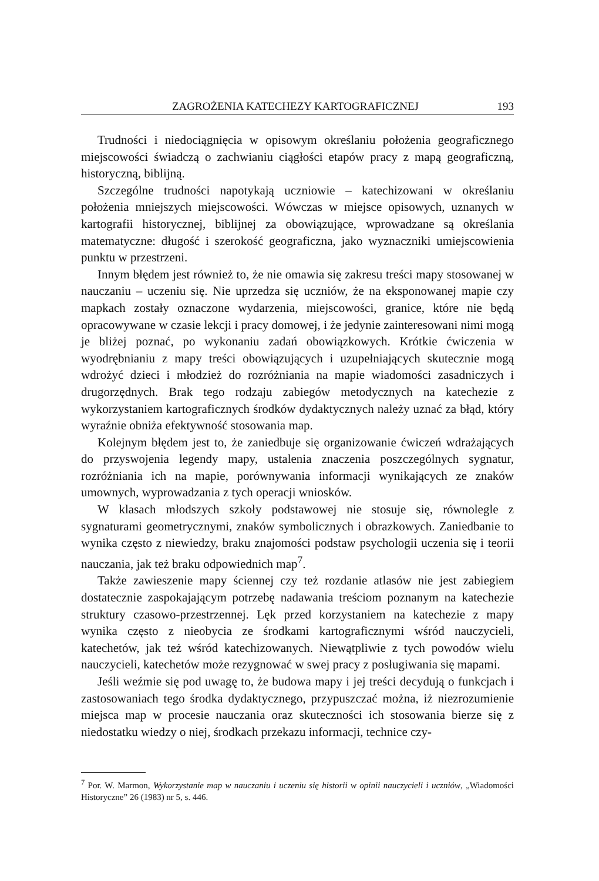ZAGROŻENIA KATECHEZY KARTOGRAFICZNEJ 193
Trudności i niedociągnięcia w opisowym określaniu położenia geograficznego miejscowości świadczą o zachwianiu ciągłości etapów pracy z mapą geograficzną, historyczną, biblijną.
Szczególne trudności napotykają uczniowie – katechizowani w określaniu położenia mniejszych miejscowości. Wówczas w miejsce opisowych, uznanych w kartografii historycznej, biblijnej za obowiązujące, wprowadzane są określania matematyczne: długość i szerokość geograficzna, jako wyznaczniki umiejscowienia punktu w przestrzeni.
Innym błędem jest również to, że nie omawia się zakresu treści mapy stosowanej w nauczaniu – uczeniu się. Nie uprzedza się uczniów, że na eksponowanej mapie czy mapkach zostały oznaczone wydarzenia, miejscowości, granice, które nie będą opracowywane w czasie lekcji i pracy domowej, i że jedynie zainteresowani nimi mogą je bliżej poznać, po wykonaniu zadań obowiązkowych. Krótkie ćwiczenia w wyodrębnianiu z mapy treści obowiązujących i uzupełniających skutecznie mogą wdrożyć dzieci i młodzież do rozróżniania na mapie wiadomości zasadniczych i drugorzędnych. Brak tego rodzaju zabiegów metodycznych na katechezie z wykorzystaniem kartograficznych środków dydaktycznych należy uznać za błąd, który wyraźnie obniża efektywność stosowania map.
Kolejnym błędem jest to, że zaniedbuje się organizowanie ćwiczeń wdrażających do przyswojenia legendy mapy, ustalenia znaczenia poszczególnych sygnatur, rozróżniania ich na mapie, porównywania informacji wynikających ze znaków umownych, wyprowadzania z tych operacji wniosków.
W klasach młodszych szkoły podstawowej nie stosuje się, równolegle z sygnaturami geometrycznymi, znaków symbolicznych i obrazkowych. Zaniedbanie to wynika często z niewiedzy, braku znajomości podstaw psychologii uczenia się i teorii nauczania, jak też braku odpowiednich map<sup>7</sup>.
Także zawieszenie mapy ściennej czy też rozdanie atlasów nie jest zabiegiem dostatecznie zaspokajającym potrzebę nadawania treściom poznanym na katechezie struktury czasowo-przestrzennej. Lęk przed korzystaniem na katechezie z mapy wynika często z nieobycia ze środkami kartograficznymi wśród nauczycieli, katechetów, jak też wśród katechizowanych. Niewątpliwie z tych powodów wielu nauczycieli, katechetów może rezygnować w swej pracy z posługiwania się mapami.
Jeśli weźmie się pod uwagę to, że budowa mapy i jej treści decydują o funkcjach i zastosowaniach tego środka dydaktycznego, przypuszczać można, iż niezrozumienie miejsca map w procesie nauczania oraz skuteczności ich stosowania bierze się z niedostatku wiedzy o niej, środkach przekazu informacji, technice czy-
<sup>7</sup> Por. W. Marmon, Wykorzystanie map w nauczaniu i uczeniu się historii w opinii nauczycieli i uczniów, „Wiadomości Historyczne” 26 (1983) nr 5, s. 446.